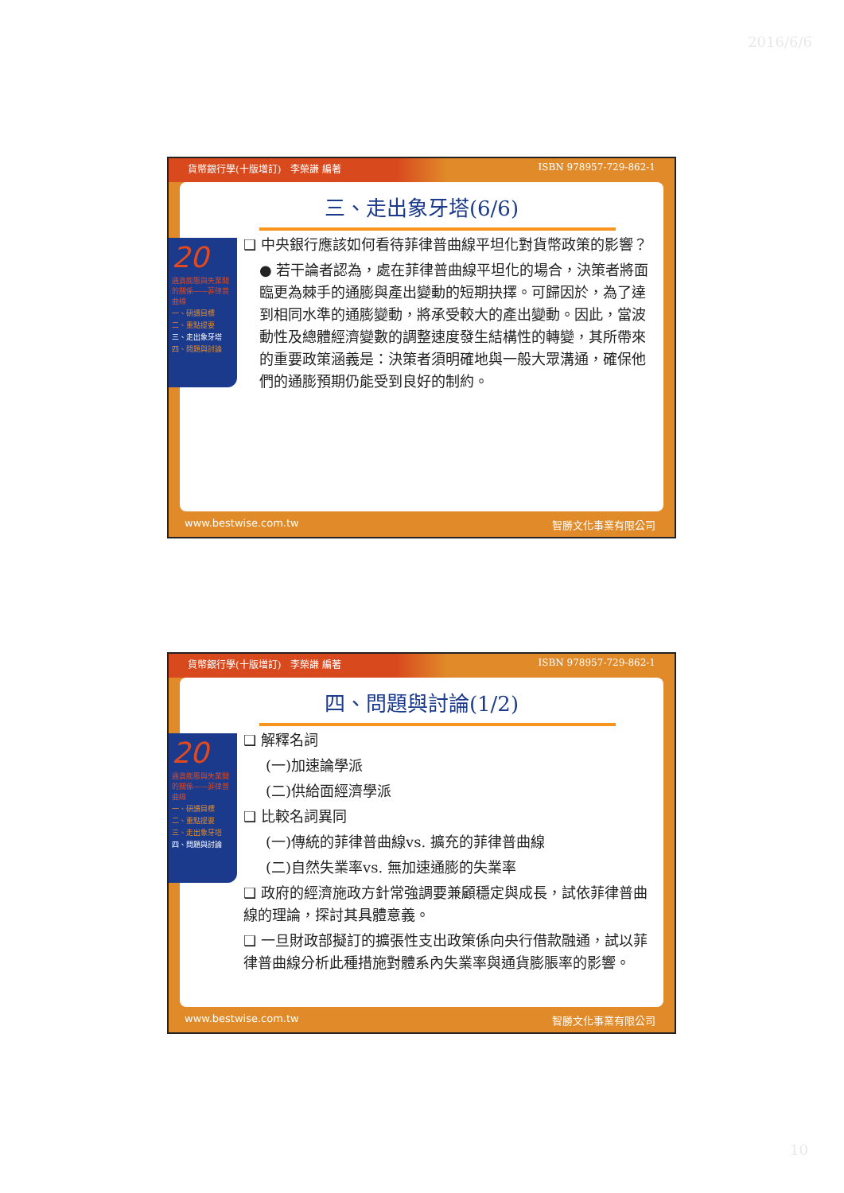2016/6/6
貨幣銀行學(十版增訂)　李榮謙 編著 ISBN 978957-729-862-1
三、走出象牙塔(6/6)
❑ 中央銀行應該如何看待菲律普曲線平坦化對貨幣政策的影響？
● 若干論者認為，處在菲律普曲線平坦化的場合，決策者將面臨更為棘手的通膨與產出變動的短期抉擇。可歸因於，為了達到相同水準的通膨變動，將承受較大的產出變動。因此，當波動性及總體經濟變數的調整速度發生結構性的轉變，其所帶來的重要政策涵義是：決策者須明確地與一般大眾溝通，確保他們的通膨預期仍能受到良好的制約。
20
通貨膨脹與失業間的關係——菲律普曲線
一、研讀目標
二、重點提要
三、走出象牙塔
四、問題與討論
www.bestwise.com.tw 智勝文化事業有限公司
貨幣銀行學(十版增訂)　李榮謙 編著 ISBN 978957-729-862-1
四、問題與討論(1/2)
❑ 解釋名詞
(一)加速論學派
(二)供給面經濟學派
❑ 比較名詞異同
(一)傳統的菲律普曲線vs. 擴充的菲律普曲線
(二)自然失業率vs. 無加速通膨的失業率
❑ 政府的經濟施政方針常強調要兼顧穩定與成長，試依菲律普曲線的理論，探討其具體意義。
❑ 一旦財政部擬訂的擴張性支出政策係向央行借款融通，試以菲律普曲線分析此種措施對體系內失業率與通貨膨脹率的影響。
20
通貨膨脹與失業間的關係——菲律普曲線
一、研讀目標
二、重點提要
三、走出象牙塔
四、問題與討論
www.bestwise.com.tw 智勝文化事業有限公司
10